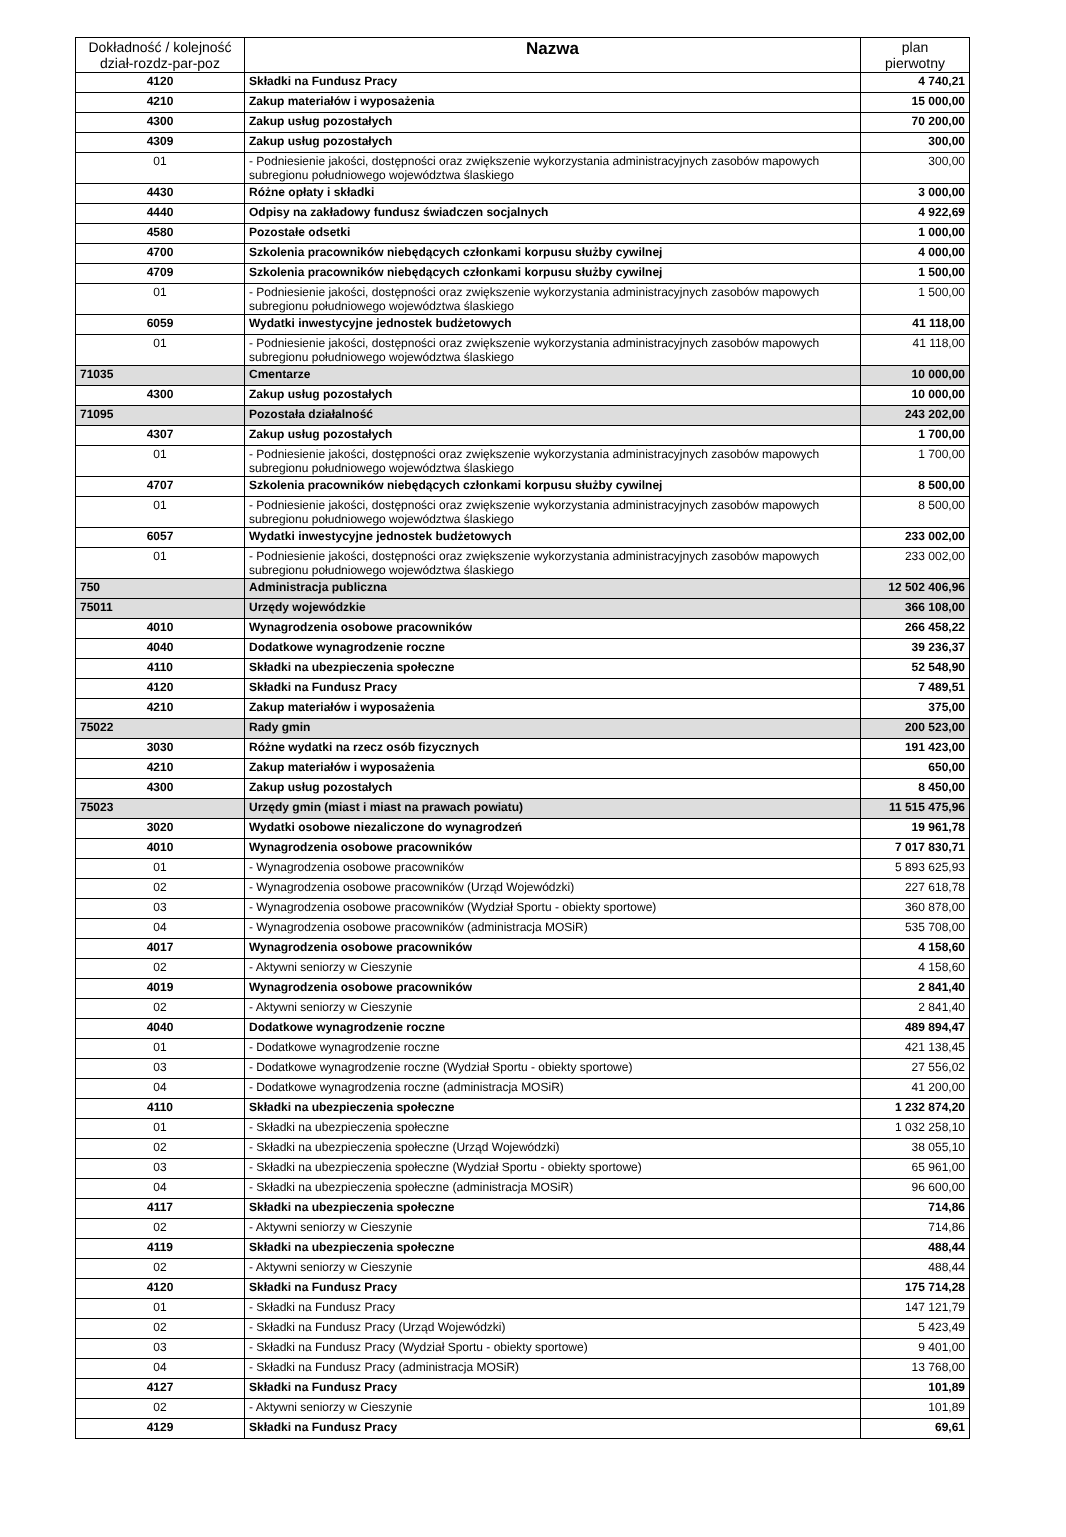| Dokładność / kolejność dział-rozdz-par-poz | Nazwa | plan pierwotny |
| --- | --- | --- |
| 4120 | Składki na Fundusz Pracy | 4 740,21 |
| 4210 | Zakup materiałów i wyposażenia | 15 000,00 |
| 4300 | Zakup usług pozostałych | 70 200,00 |
| 4309 | Zakup usług pozostałych | 300,00 |
| 01 | - Podniesienie jakości, dostępności oraz zwiększenie wykorzystania administracyjnych zasobów mapowych subregionu południowego województwa ślaskiego | 300,00 |
| 4430 | Różne opłaty i składki | 3 000,00 |
| 4440 | Odpisy na zakładowy fundusz świadczen socjalnych | 4 922,69 |
| 4580 | Pozostałe odsetki | 1 000,00 |
| 4700 | Szkolenia pracowników niebędących członkami korpusu służby cywilnej | 4 000,00 |
| 4709 | Szkolenia pracowników niebędących członkami korpusu służby cywilnej | 1 500,00 |
| 01 | - Podniesienie jakości, dostępności oraz zwiększenie wykorzystania administracyjnych zasobów mapowych subregionu południowego województwa ślaskiego | 1 500,00 |
| 6059 | Wydatki inwestycyjne jednostek budżetowych | 41 118,00 |
| 01 | - Podniesienie jakości, dostępności oraz zwiększenie wykorzystania administracyjnych zasobów mapowych subregionu południowego województwa ślaskiego | 41 118,00 |
| 71035 | Cmentarze | 10 000,00 |
| 4300 | Zakup usług pozostałych | 10 000,00 |
| 71095 | Pozostała działalność | 243 202,00 |
| 4307 | Zakup usług pozostałych | 1 700,00 |
| 01 | - Podniesienie jakości, dostępności oraz zwiększenie wykorzystania administracyjnych zasobów mapowych subregionu południowego województwa ślaskiego | 1 700,00 |
| 4707 | Szkolenia pracowników niebędących członkami korpusu służby cywilnej | 8 500,00 |
| 01 | - Podniesienie jakości, dostępności oraz zwiększenie wykorzystania administracyjnych zasobów mapowych subregionu południowego województwa ślaskiego | 8 500,00 |
| 6057 | Wydatki inwestycyjne jednostek budżetowych | 233 002,00 |
| 01 | - Podniesienie jakości, dostępności oraz zwiększenie wykorzystania administracyjnych zasobów mapowych subregionu południowego województwa ślaskiego | 233 002,00 |
| 750 | Administracja publiczna | 12 502 406,96 |
| 75011 | Urzędy wojewódzkie | 366 108,00 |
| 4010 | Wynagrodzenia osobowe pracowników | 266 458,22 |
| 4040 | Dodatkowe wynagrodzenie roczne | 39 236,37 |
| 4110 | Składki na ubezpieczenia społeczne | 52 548,90 |
| 4120 | Składki na Fundusz Pracy | 7 489,51 |
| 4210 | Zakup materiałów i wyposażenia | 375,00 |
| 75022 | Rady gmin | 200 523,00 |
| 3030 | Różne wydatki na rzecz osób fizycznych | 191 423,00 |
| 4210 | Zakup materiałów i wyposażenia | 650,00 |
| 4300 | Zakup usług pozostałych | 8 450,00 |
| 75023 | Urzędy gmin (miast i miast na prawach powiatu) | 11 515 475,96 |
| 3020 | Wydatki osobowe niezaliczone do wynagrodzeń | 19 961,78 |
| 4010 | Wynagrodzenia osobowe pracowników | 7 017 830,71 |
| 01 | - Wynagrodzenia osobowe pracowników | 5 893 625,93 |
| 02 | - Wynagrodzenia osobowe pracowników (Urząd Wojewódzki) | 227 618,78 |
| 03 | - Wynagrodzenia osobowe pracowników (Wydział Sportu - obiekty sportowe) | 360 878,00 |
| 04 | - Wynagrodzenia osobowe pracowników (administracja MOSiR) | 535 708,00 |
| 4017 | Wynagrodzenia osobowe pracowników | 4 158,60 |
| 02 | - Aktywni seniorzy w Cieszynie | 4 158,60 |
| 4019 | Wynagrodzenia osobowe pracowników | 2 841,40 |
| 02 | - Aktywni seniorzy w Cieszynie | 2 841,40 |
| 4040 | Dodatkowe wynagrodzenie roczne | 489 894,47 |
| 01 | - Dodatkowe wynagrodzenie roczne | 421 138,45 |
| 03 | - Dodatkowe wynagrodzenie roczne (Wydział Sportu - obiekty sportowe) | 27 556,02 |
| 04 | - Dodatkowe wynagrodzenia roczne (administracja MOSiR) | 41 200,00 |
| 4110 | Składki na ubezpieczenia społeczne | 1 232 874,20 |
| 01 | - Składki na ubezpieczenia społeczne | 1 032 258,10 |
| 02 | - Składki na ubezpieczenia społeczne (Urząd Wojewódzki) | 38 055,10 |
| 03 | - Składki na ubezpieczenia społeczne (Wydział Sportu - obiekty sportowe) | 65 961,00 |
| 04 | - Składki na ubezpieczenia społeczne (administracja MOSiR) | 96 600,00 |
| 4117 | Składki na ubezpieczenia społeczne | 714,86 |
| 02 | - Aktywni seniorzy w Cieszynie | 714,86 |
| 4119 | Składki na ubezpieczenia społeczne | 488,44 |
| 02 | - Aktywni seniorzy w Cieszynie | 488,44 |
| 4120 | Składki na Fundusz Pracy | 175 714,28 |
| 01 | - Składki na Fundusz Pracy | 147 121,79 |
| 02 | - Składki na Fundusz Pracy (Urząd Wojewódzki) | 5 423,49 |
| 03 | - Składki na Fundusz Pracy (Wydział Sportu - obiekty sportowe) | 9 401,00 |
| 04 | - Składki na Fundusz Pracy (administracja MOSiR) | 13 768,00 |
| 4127 | Składki na Fundusz Pracy | 101,89 |
| 02 | - Aktywni seniorzy w Cieszynie | 101,89 |
| 4129 | Składki na Fundusz Pracy | 69,61 |